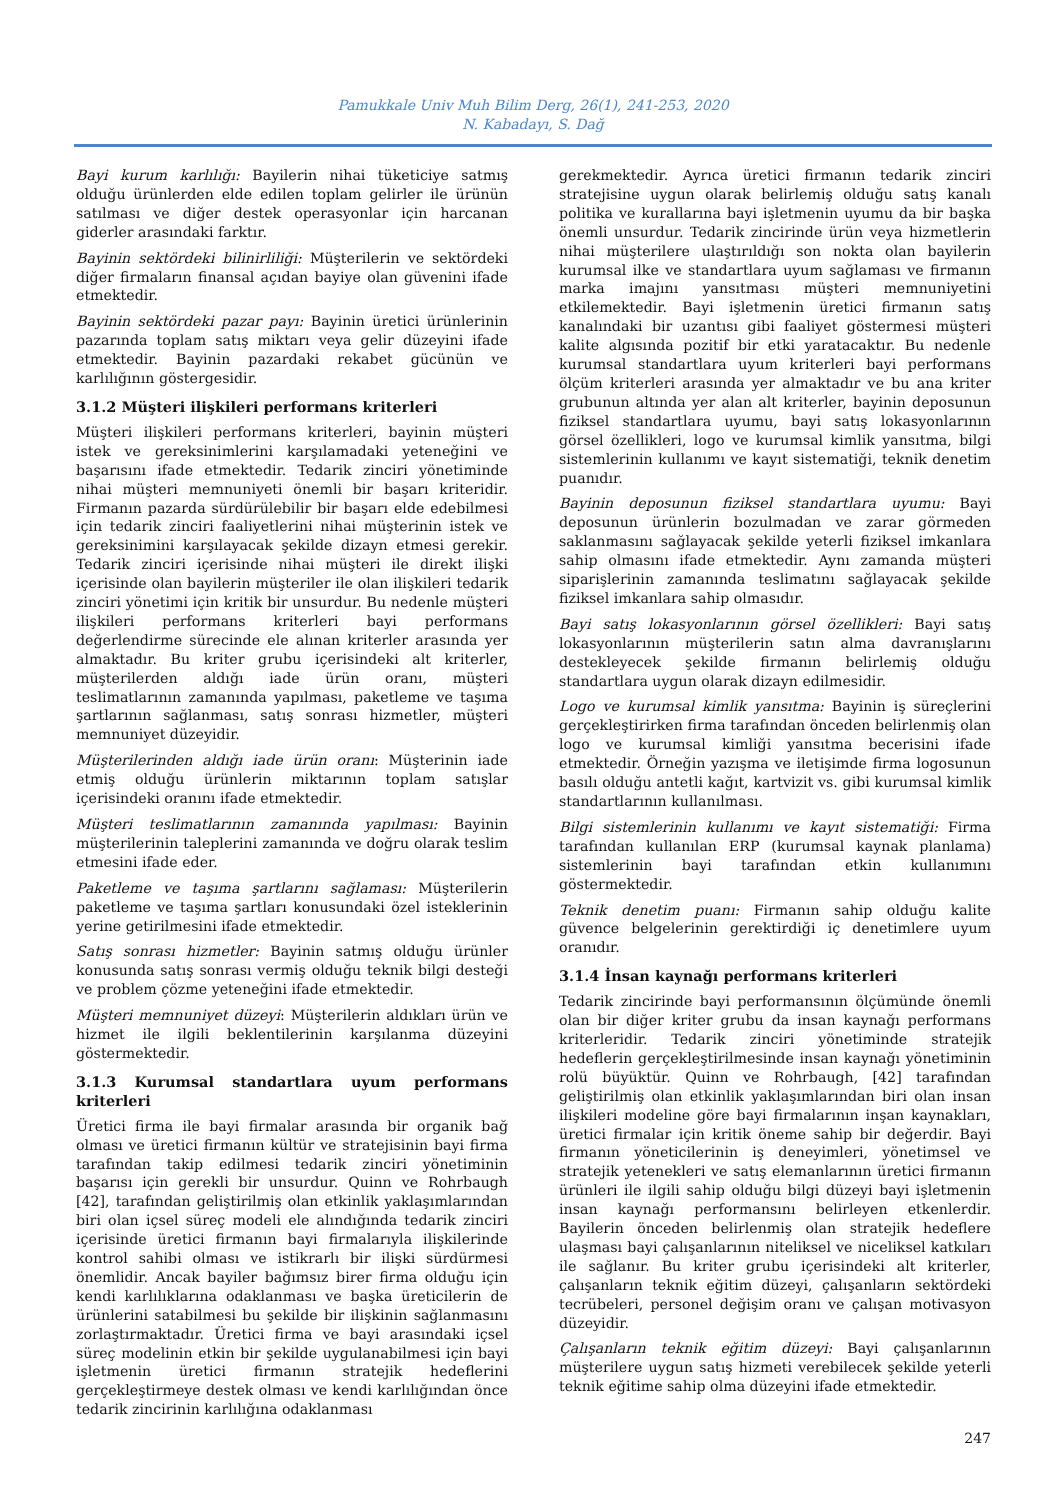Pamukkale Univ Muh Bilim Derg, 26(1), 241-253, 2020
N. Kabadayı, S. Dağ
Bayi kurum karlılığı: Bayilerin nihai tüketiciye satmış olduğu ürünlerden elde edilen toplam gelirler ile ürünün satılması ve diğer destek operasyonlar için harcanan giderler arasındaki farktır.
Bayinin sektördeki bilinirliliği: Müşterilerin ve sektördeki diğer firmaların finansal açıdan bayiye olan güvenini ifade etmektedir.
Bayinin sektördeki pazar payı: Bayinin üretici ürünlerinin pazarında toplam satış miktarı veya gelir düzeyini ifade etmektedir. Bayinin pazardaki rekabet gücünün ve karlılığının göstergesidir.
3.1.2 Müşteri ilişkileri performans kriterleri
Müşteri ilişkileri performans kriterleri, bayinin müşteri istek ve gereksinimlerini karşılamadaki yeteneğini ve başarısını ifade etmektedir. Tedarik zinciri yönetiminde nihai müşteri memnuniyeti önemli bir başarı kriteridir. Firmanın pazarda sürdürülebilir bir başarı elde edebilmesi için tedarik zinciri faaliyetlerini nihai müşterinin istek ve gereksinimini karşılayacak şekilde dizayn etmesi gerekir. Tedarik zinciri içerisinde nihai müşteri ile direkt ilişki içerisinde olan bayilerin müşteriler ile olan ilişkileri tedarik zinciri yönetimi için kritik bir unsurdur. Bu nedenle müşteri ilişkileri performans kriterleri bayi performans değerlendirme sürecinde ele alınan kriterler arasında yer almaktadır. Bu kriter grubu içerisindeki alt kriterler, müşterilerden aldığı iade ürün oranı, müşteri teslimatlarının zamanında yapılması, paketleme ve taşıma şartlarının sağlanması, satış sonrası hizmetler, müşteri memnuniyet düzeyidir.
Müşterilerinden aldığı iade ürün oranı: Müşterinin iade etmiş olduğu ürünlerin miktarının toplam satışlar içerisindeki oranını ifade etmektedir.
Müşteri teslimatlarının zamanında yapılması: Bayinin müşterilerinin taleplerini zamanında ve doğru olarak teslim etmesini ifade eder.
Paketleme ve taşıma şartlarını sağlaması: Müşterilerin paketleme ve taşıma şartları konusundaki özel isteklerinin yerine getirilmesini ifade etmektedir.
Satış sonrası hizmetler: Bayinin satmış olduğu ürünler konusunda satış sonrası vermiş olduğu teknik bilgi desteği ve problem çözme yeteneğini ifade etmektedir.
Müşteri memnuniyet düzeyi: Müşterilerin aldıkları ürün ve hizmet ile ilgili beklentilerinin karşılanma düzeyini göstermektedir.
3.1.3 Kurumsal standartlara uyum performans kriterleri
Üretici firma ile bayi firmalar arasında bir organik bağ olması ve üretici firmanın kültür ve stratejisinin bayi firma tarafından takip edilmesi tedarik zinciri yönetiminin başarısı için gerekli bir unsurdur. Quinn ve Rohrbaugh [42], tarafından geliştirilmiş olan etkinlik yaklaşımlarından biri olan içsel süreç modeli ele alındığında tedarik zinciri içerisinde üretici firmanın bayi firmalarıyla ilişkilerinde kontrol sahibi olması ve istikrarlı bir ilişki sürdürmesi önemlidir. Ancak bayiler bağımsız birer firma olduğu için kendi karlılıklarına odaklanması ve başka üreticilerin de ürünlerini satabilmesi bu şekilde bir ilişkinin sağlanmasını zorlaştırmaktadır. Üretici firma ve bayi arasındaki içsel süreç modelinin etkin bir şekilde uygulanabilmesi için bayi işletmenin üretici firmanın stratejik hedeflerini gerçekleştirmeye destek olması ve kendi karlılığından önce tedarik zincirinin karlılığına odaklanması
gerekmektedir. Ayrıca üretici firmanın tedarik zinciri stratejisine uygun olarak belirlemiş olduğu satış kanalı politika ve kurallarına bayi işletmenin uyumu da bir başka önemli unsurdur. Tedarik zincirinde ürün veya hizmetlerin nihai müşterilere ulaştırıldığı son nokta olan bayilerin kurumsal ilke ve standartlara uyum sağlaması ve firmanın marka imajını yansıtması müşteri memnuniyetini etkilemektedir. Bayi işletmenin üretici firmanın satış kanalındaki bir uzantısı gibi faaliyet göstermesi müşteri kalite algısında pozitif bir etki yaratacaktır. Bu nedenle kurumsal standartlara uyum kriterleri bayi performans ölçüm kriterleri arasında yer almaktadır ve bu ana kriter grubunun altında yer alan alt kriterler, bayinin deposunun fiziksel standartlara uyumu, bayi satış lokasyonlarının görsel özellikleri, logo ve kurumsal kimlik yansıtma, bilgi sistemlerinin kullanımı ve kayıt sistematiği, teknik denetim puanıdır.
Bayinin deposunun fiziksel standartlara uyumu: Bayi deposunun ürünlerin bozulmadan ve zarar görmeden saklanmasını sağlayacak şekilde yeterli fiziksel imkanlara sahip olmasını ifade etmektedir. Aynı zamanda müşteri siparişlerinin zamanında teslimatını sağlayacak şekilde fiziksel imkanlara sahip olmasıdır.
Bayi satış lokasyonlarının görsel özellikleri: Bayi satış lokasyonlarının müşterilerin satın alma davranışlarını destekleyecek şekilde firmanın belirlemiş olduğu standartlara uygun olarak dizayn edilmesidir.
Logo ve kurumsal kimlik yansıtma: Bayinin iş süreçlerini gerçekleştirirken firma tarafından önceden belirlenmiş olan logo ve kurumsal kimliği yansıtma becerisini ifade etmektedir. Örneğin yazışma ve iletişimde firma logosunun basılı olduğu antetli kağıt, kartvizit vs. gibi kurumsal kimlik standartlarının kullanılması.
Bilgi sistemlerinin kullanımı ve kayıt sistematiği: Firma tarafından kullanılan ERP (kurumsal kaynak planlama) sistemlerinin bayi tarafından etkin kullanımını göstermektedir.
Teknik denetim puanı: Firmanın sahip olduğu kalite güvence belgelerinin gerektirdiği iç denetimlere uyum oranıdır.
3.1.4 İnsan kaynağı performans kriterleri
Tedarik zincirinde bayi performansının ölçümünde önemli olan bir diğer kriter grubu da insan kaynağı performans kriterleridir. Tedarik zinciri yönetiminde stratejik hedeflerin gerçekleştirilmesinde insan kaynağı yönetiminin rolü büyüktür. Quinn ve Rohrbaugh, [42] tarafından geliştirilmiş olan etkinlik yaklaşımlarından biri olan insan ilişkileri modeline göre bayi firmalarının inşan kaynakları, üretici firmalar için kritik öneme sahip bir değerdir. Bayi firmanın yöneticilerinin iş deneyimleri, yönetimsel ve stratejik yetenekleri ve satış elemanlarının üretici firmanın ürünleri ile ilgili sahip olduğu bilgi düzeyi bayi işletmenin insan kaynağı performansını belirleyen etkenlerdir. Bayilerin önceden belirlenmiş olan stratejik hedeflere ulaşması bayi çalışanlarının niteliksel ve niceliksel katkıları ile sağlanır. Bu kriter grubu içerisindeki alt kriterler, çalışanların teknik eğitim düzeyi, çalışanların sektördeki tecrübeleri, personel değişim oranı ve çalışan motivasyon düzeyidir.
Çalışanların teknik eğitim düzeyi: Bayi çalışanlarının müşterilere uygun satış hizmeti verebilecek şekilde yeterli teknik eğitime sahip olma düzeyini ifade etmektedir.
247